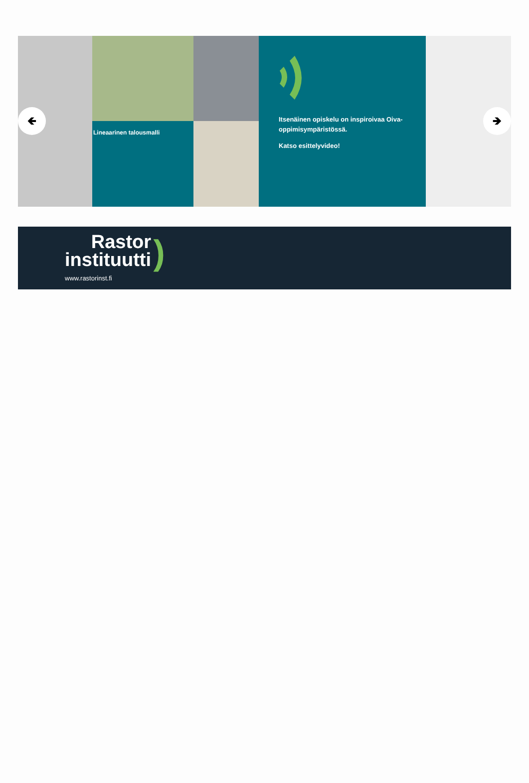Lineaarinen talousmalli
Itsenäinen opiskelu on inspiroivaa Oiva-oppimisympäristössä.
Katso esittelyvideo!
🡸 🡺
Rastor
instituutti
)
www.rastorinst.fi